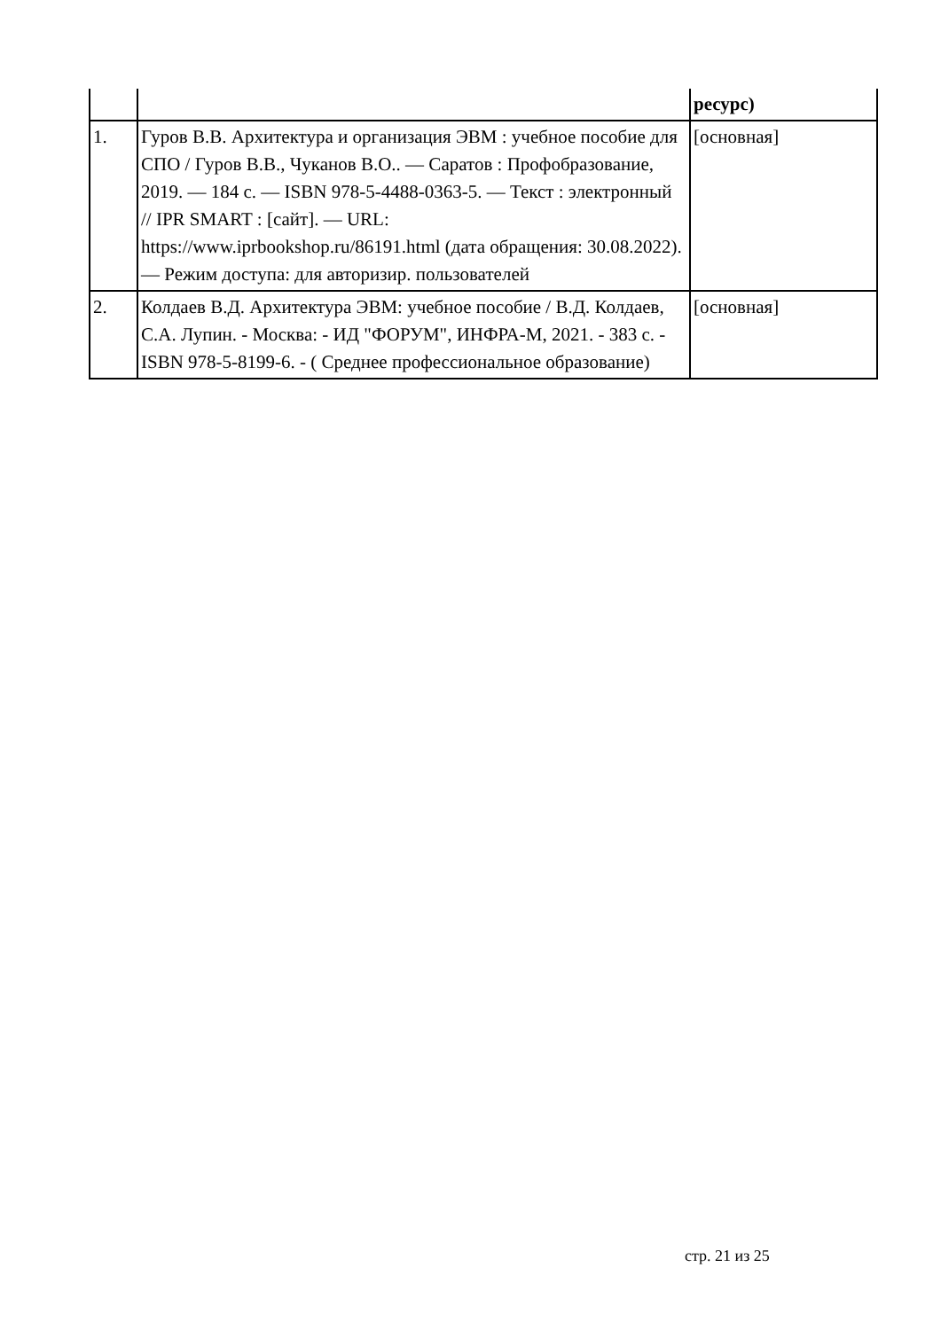| | | ресурс) |
| 1. | Гуров В.В. Архитектура и организация ЭВМ : учебное пособие для СПО / Гуров В.В., Чуканов В.О.. — Саратов : Профобразование, 2019. — 184 c. — ISBN 978-5-4488-0363-5. — Текст : электронный // IPR SMART : [сайт]. — URL: https://www.iprbookshop.ru/86191.html (дата обращения: 30.08.2022). — Режим доступа: для авторизир. пользователей | [основная] |
| 2. | Колдаев В.Д. Архитектура ЭВМ: учебное пособие / В.Д. Колдаев, С.А. Лупин. - Москва: - ИД "ФОРУМ", ИНФРА-М, 2021. - 383 с. - ISBN 978-5-8199-6. - ( Среднее профессиональное образование) | [основная] |
стр. 21 из 25